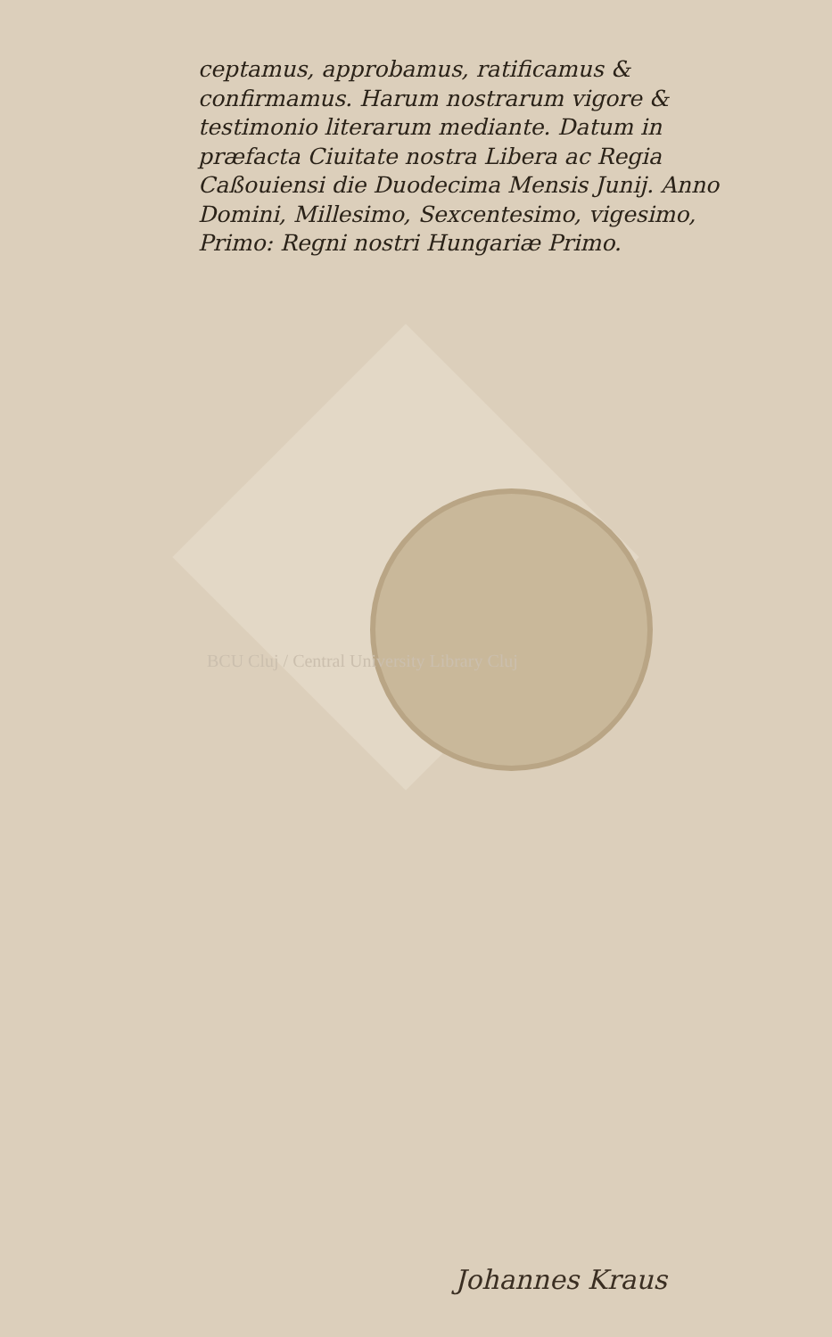ceptamus, approbamus, ratificamus & confirmamus. Harum nostrarum vigore & testimonio literarum mediante. Datum in præfacta Ciuitate nostra Libera ac Regia Caßouiensi die Duodecima Mensis Junij. Anno Domini, Millesimo, Sexcentesimo, vigesimo, Primo: Regni nostri Hungariæ Primo.
BCU Cluj / Central University Library Cluj
Johannes Kraus